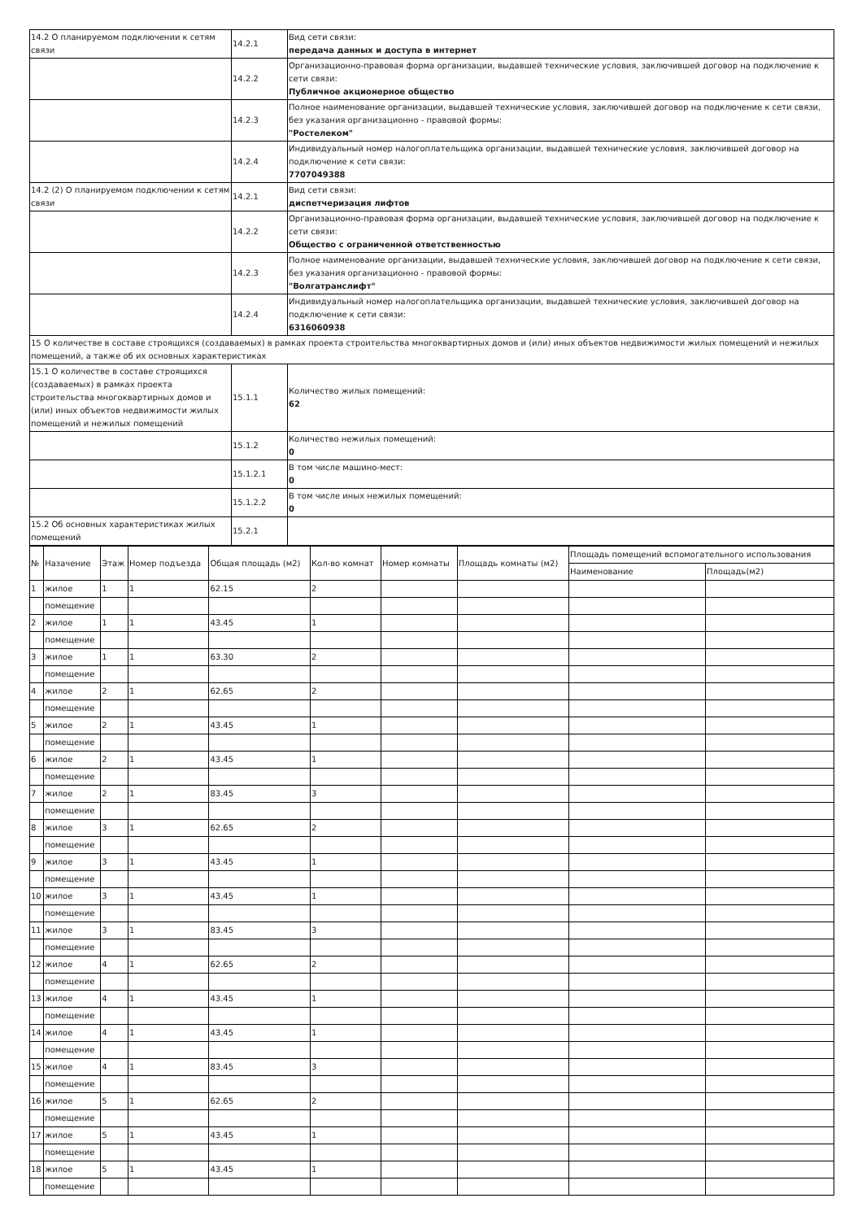| 14.2 О планируемом подключении к сетям связи | 14.2.1 | Вид сети связи: передача данных и доступа в интернет |
| | 14.2.2 | Организационно-правовая форма организации, выдавшей технические условия, заключившей договор на подключение к сети связи: Публичное акционерное общество |
| | 14.2.3 | Полное наименование организации, выдавшей технические условия, заключившей договор на подключение к сети связи, без указания организационно - правовой формы: "Ростелеком" |
| | 14.2.4 | Индивидуальный номер налогоплательщика организации, выдавшей технические условия, заключившей договор на подключение к сети связи: 7707049388 |
| 14.2 (2) О планируемом подключении к сетям связи | 14.2.1 | Вид сети связи: диспетчеризация лифтов |
| | 14.2.2 | Организационно-правовая форма организации, выдавшей технические условия, заключившей договор на подключение к сети связи: Общество с ограниченной ответственностью |
| | 14.2.3 | Полное наименование организации, выдавшей технические условия, заключившей договор на подключение к сети связи, без указания организационно - правовой формы: "Волгатранслифт" |
| | 14.2.4 | Индивидуальный номер налогоплательщика организации, выдавшей технические условия, заключившей договор на подключение к сети связи: 6316060938 |
| 15 О количестве в составе строящихся (создаваемых) в рамках проекта строительства многоквартирных домов и (или) иных объектов недвижимости жилых помещений и нежилых помещений, а также об их основных характеристиках | | |
| 15.1 О количестве в составе строящихся (создаваемых) в рамках проекта строительства многоквартирных домов и (или) иных объектов недвижимости жилых помещений и нежилых помещений | 15.1.1 | Количество жилых помещений: 62 |
| | 15.1.2 | Количество нежилых помещений: 0 |
| | 15.1.2.1 | В том числе машино-мест: 0 |
| | 15.1.2.2 | В том числе иных нежилых помещений: 0 |
| 15.2 Об основных характеристиках жилых помещений | 15.2.1 | |
| № | Назачение | Этаж | Номер подъезда | Общая площадь (м2) | Кол-во комнат | Номер комнаты | Площадь комнаты (м2) | Площадь помещений вспомогательного использования | |
| --- | --- | --- | --- | --- | --- | --- | --- | --- | --- |
| | | | | | | | | Наименование | Площадь(м2) |
| 1 | жилое | 1 | 1 | 62.15 | 2 | | | | |
| | помещение | | | | | | | | |
| 2 | жилое | 1 | 1 | 43.45 | 1 | | | | |
| | помещение | | | | | | | | |
| 3 | жилое | 1 | 1 | 63.30 | 2 | | | | |
| | помещение | | | | | | | | |
| 4 | жилое | 2 | 1 | 62.65 | 2 | | | | |
| | помещение | | | | | | | | |
| 5 | жилое | 2 | 1 | 43.45 | 1 | | | | |
| | помещение | | | | | | | | |
| 6 | жилое | 2 | 1 | 43.45 | 1 | | | | |
| | помещение | | | | | | | | |
| 7 | жилое | 2 | 1 | 83.45 | 3 | | | | |
| | помещение | | | | | | | | |
| 8 | жилое | 3 | 1 | 62.65 | 2 | | | | |
| | помещение | | | | | | | | |
| 9 | жилое | 3 | 1 | 43.45 | 1 | | | | |
| | помещение | | | | | | | | |
| 10 | жилое | 3 | 1 | 43.45 | 1 | | | | |
| | помещение | | | | | | | | |
| 11 | жилое | 3 | 1 | 83.45 | 3 | | | | |
| | помещение | | | | | | | | |
| 12 | жилое | 4 | 1 | 62.65 | 2 | | | | |
| | помещение | | | | | | | | |
| 13 | жилое | 4 | 1 | 43.45 | 1 | | | | |
| | помещение | | | | | | | | |
| 14 | жилое | 4 | 1 | 43.45 | 1 | | | | |
| | помещение | | | | | | | | |
| 15 | жилое | 4 | 1 | 83.45 | 3 | | | | |
| | помещение | | | | | | | | |
| 16 | жилое | 5 | 1 | 62.65 | 2 | | | | |
| | помещение | | | | | | | | |
| 17 | жилое | 5 | 1 | 43.45 | 1 | | | | |
| | помещение | | | | | | | | |
| 18 | жилое | 5 | 1 | 43.45 | 1 | | | | |
| | помещение | | | | | | | | |